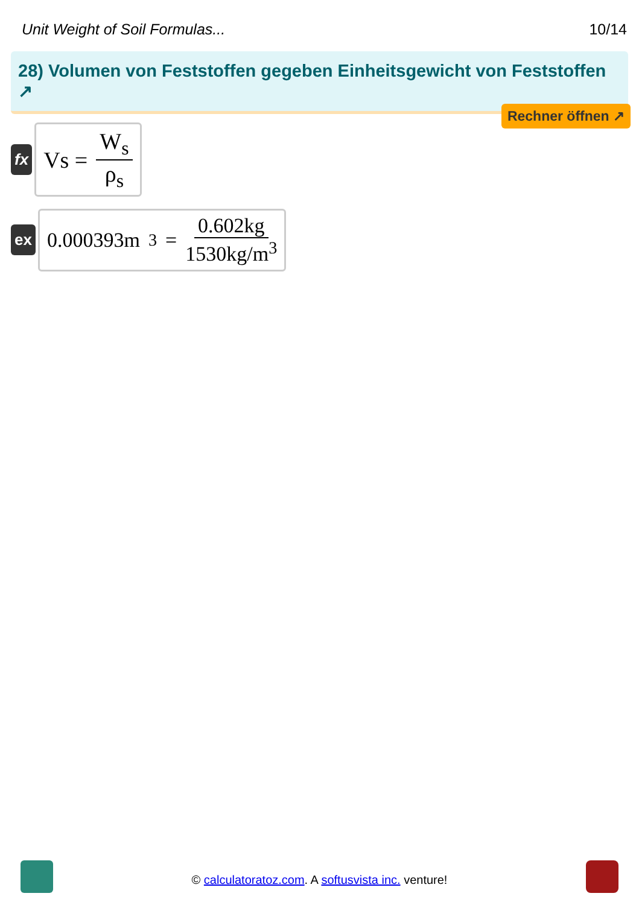Unit Weight of Soil Formulas... 10/14
28) Volumen von Feststoffen gegeben Einheitsgewicht von Feststoffen ↗
Rechner öffnen ↗
fx
Vs = W<sub>s</sub> ρ<sub>s</sub>
ex
0.000393m<sup>3</sup> = 0.602kg 1530kg/m<sup>3</sup>
© calculatoratoz.com. A softusvista inc. venture!